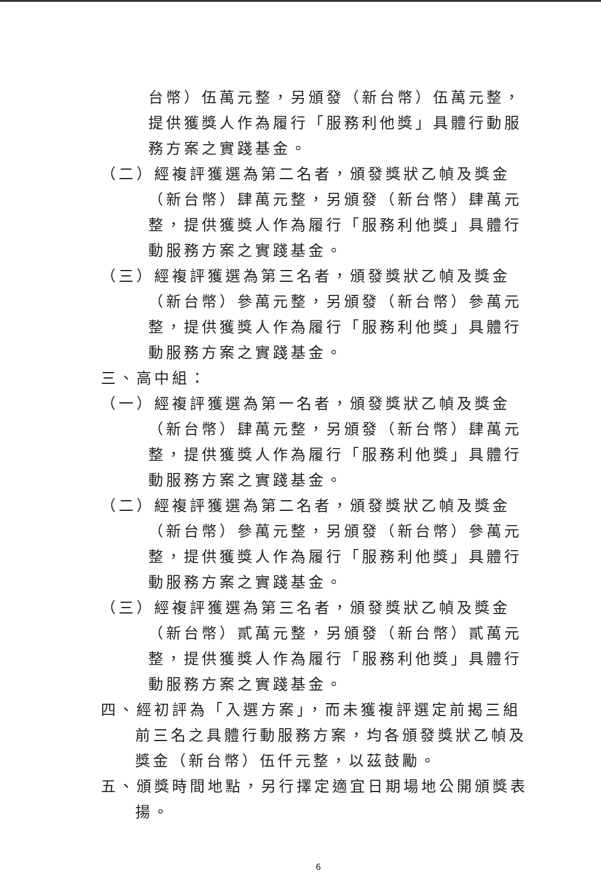台幣）伍萬元整，另頒發（新台幣）伍萬元整，提供獲獎人作為履行「服務利他獎」具體行動服務方案之實踐基金。
（二）經複評獲選為第二名者，頒發獎狀乙幀及獎金（新台幣）肆萬元整，另頒發（新台幣）肆萬元整，提供獲獎人作為履行「服務利他獎」具體行動服務方案之實踐基金。
（三）經複評獲選為第三名者，頒發獎狀乙幀及獎金（新台幣）參萬元整，另頒發（新台幣）參萬元整，提供獲獎人作為履行「服務利他獎」具體行動服務方案之實踐基金。
三、高中組：
（一）經複評獲選為第一名者，頒發獎狀乙幀及獎金（新台幣）肆萬元整，另頒發（新台幣）肆萬元整，提供獲獎人作為履行「服務利他獎」具體行動服務方案之實踐基金。
（二）經複評獲選為第二名者，頒發獎狀乙幀及獎金（新台幣）參萬元整，另頒發（新台幣）參萬元整，提供獲獎人作為履行「服務利他獎」具體行動服務方案之實踐基金。
（三）經複評獲選為第三名者，頒發獎狀乙幀及獎金（新台幣）貳萬元整，另頒發（新台幣）貳萬元整，提供獲獎人作為履行「服務利他獎」具體行動服務方案之實踐基金。
四、經初評為「入選方案」，而未獲複評選定前揭三組前三名之具體行動服務方案，均各頒發獎狀乙幀及獎金（新台幣）伍仟元整，以茲鼓勵。
五、頒獎時間地點，另行擇定適宜日期場地公開頒獎表揚。
6